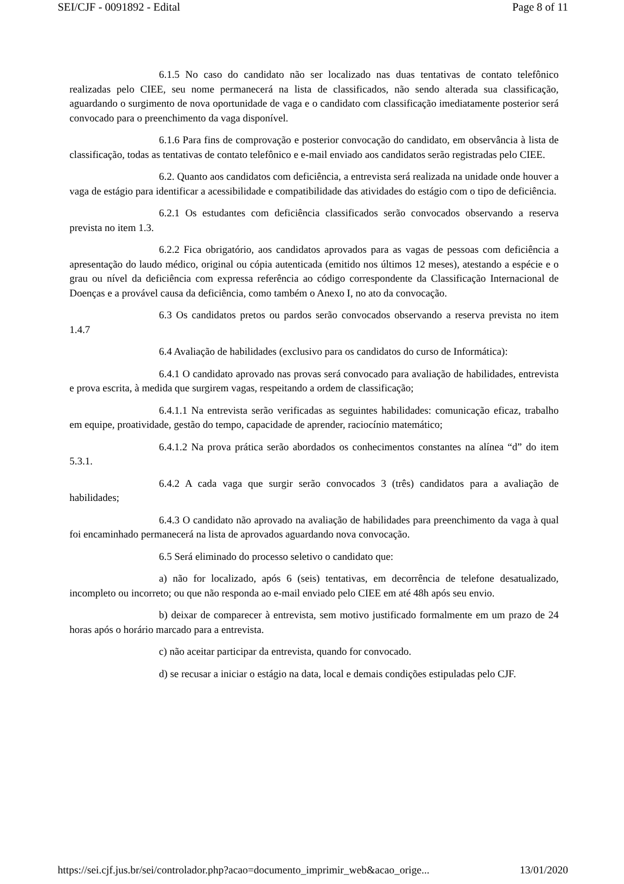SEI/CJF - 0091892 - Edital Page 8 of 11
6.1.5 No caso do candidato não ser localizado nas duas tentativas de contato telefônico realizadas pelo CIEE, seu nome permanecerá na lista de classificados, não sendo alterada sua classificação, aguardando o surgimento de nova oportunidade de vaga e o candidato com classificação imediatamente posterior será convocado para o preenchimento da vaga disponível.
6.1.6 Para fins de comprovação e posterior convocação do candidato, em observância à lista de classificação, todas as tentativas de contato telefônico e e-mail enviado aos candidatos serão registradas pelo CIEE.
6.2. Quanto aos candidatos com deficiência, a entrevista será realizada na unidade onde houver a vaga de estágio para identificar a acessibilidade e compatibilidade das atividades do estágio com o tipo de deficiência.
6.2.1 Os estudantes com deficiência classificados serão convocados observando a reserva prevista no item 1.3.
6.2.2 Fica obrigatório, aos candidatos aprovados para as vagas de pessoas com deficiência a apresentação do laudo médico, original ou cópia autenticada (emitido nos últimos 12 meses), atestando a espécie e o grau ou nível da deficiência com expressa referência ao código correspondente da Classificação Internacional de Doenças e a provável causa da deficiência, como também o Anexo I, no ato da convocação.
6.3 Os candidatos pretos ou pardos serão convocados observando a reserva prevista no item 1.4.7
6.4 Avaliação de habilidades (exclusivo para os candidatos do curso de Informática):
6.4.1 O candidato aprovado nas provas será convocado para avaliação de habilidades, entrevista e prova escrita, à medida que surgirem vagas, respeitando a ordem de classificação;
6.4.1.1 Na entrevista serão verificadas as seguintes habilidades: comunicação eficaz, trabalho em equipe, proatividade, gestão do tempo, capacidade de aprender, raciocínio matemático;
6.4.1.2 Na prova prática serão abordados os conhecimentos constantes na alínea “d” do item 5.3.1.
6.4.2 A cada vaga que surgir serão convocados 3 (três) candidatos para a avaliação de habilidades;
6.4.3 O candidato não aprovado na avaliação de habilidades para preenchimento da vaga à qual foi encaminhado permanecerá na lista de aprovados aguardando nova convocação.
6.5 Será eliminado do processo seletivo o candidato que:
a) não for localizado, após 6 (seis) tentativas, em decorrência de telefone desatualizado, incompleto ou incorreto; ou que não responda ao e-mail enviado pelo CIEE em até 48h após seu envio.
b) deixar de comparecer à entrevista, sem motivo justificado formalmente em um prazo de 24 horas após o horário marcado para a entrevista.
c) não aceitar participar da entrevista, quando for convocado.
d) se recusar a iniciar o estágio na data, local e demais condições estipuladas pelo CJF.
https://sei.cjf.jus.br/sei/controlador.php?acao=documento_imprimir_web&acao_orige... 13/01/2020